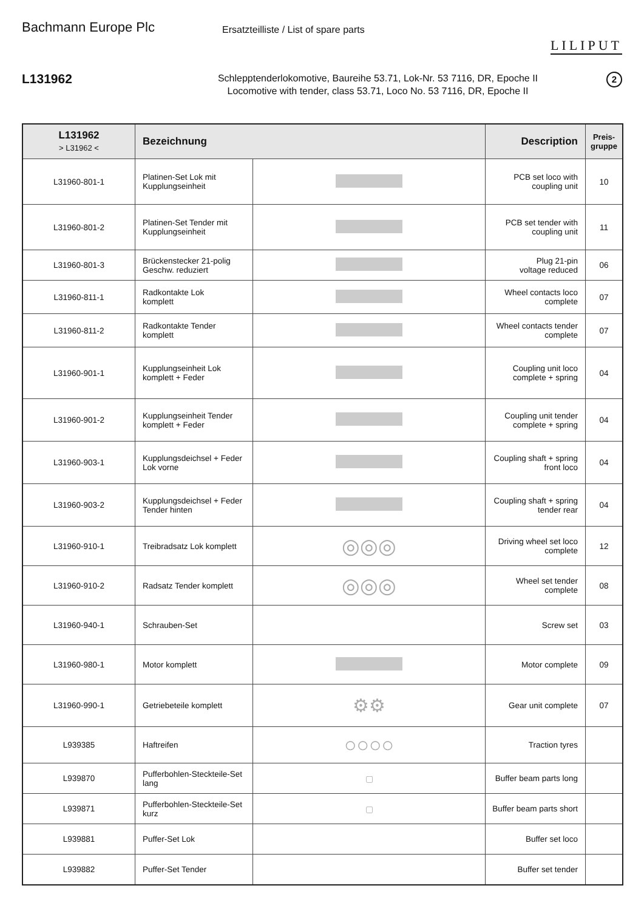Bachmann Europe Plc
Ersatzteilliste / List of spare parts
LILIPUT
L131962
Schlepptenderlokomotive, Baureihe 53.71, Lok-Nr. 53 7116, DR, Epoche II
Locomotive with tender, class 53.71, Loco No. 53 7116, DR, Epoche II
2
| L131962 > L31962 < | Bezeichnung | | Description | Preis- gruppe |
| --- | --- | --- | --- | --- |
| L31960-801-1 | Platinen-Set Lok mit Kupplungseinheit | | PCB set loco with coupling unit | 10 |
| L31960-801-2 | Platinen-Set Tender mit Kupplungseinheit | | PCB set tender with coupling unit | 11 |
| L31960-801-3 | Brückenstecker 21-polig Geschw. reduziert | | Plug 21-pin voltage reduced | 06 |
| L31960-811-1 | Radkontakte Lok komplett | | Wheel contacts loco complete | 07 |
| L31960-811-2 | Radkontakte Tender komplett | | Wheel contacts tender complete | 07 |
| L31960-901-1 | Kupplungseinheit Lok komplett + Feder | | Coupling unit loco complete + spring | 04 |
| L31960-901-2 | Kupplungseinheit Tender komplett + Feder | | Coupling unit tender complete + spring | 04 |
| L31960-903-1 | Kupplungsdeichsel + Feder Lok vorne | | Coupling shaft + spring front loco | 04 |
| L31960-903-2 | Kupplungsdeichsel + Feder Tender hinten | | Coupling shaft + spring tender rear | 04 |
| L31960-910-1 | Treibradsatz Lok komplett | ◎◎◎ | Driving wheel set loco complete | 12 |
| L31960-910-2 | Radsatz Tender komplett | ◎◎◎ | Wheel set tender complete | 08 |
| L31960-940-1 | Schrauben-Set | | Screw set | 03 |
| L31960-980-1 | Motor komplett | | Motor complete | 09 |
| L31960-990-1 | Getriebeteile komplett | ⚙⚙ | Gear unit complete | 07 |
| L939385 | Haftreifen | ○○○○ | Traction tyres | |
| L939870 | Pufferbohlen-Steckteile-Set lang | ▢ | Buffer beam parts long | |
| L939871 | Pufferbohlen-Steckteile-Set kurz | ▢ | Buffer beam parts short | |
| L939881 | Puffer-Set Lok | | Buffer set loco | |
| L939882 | Puffer-Set Tender | | Buffer set tender | |